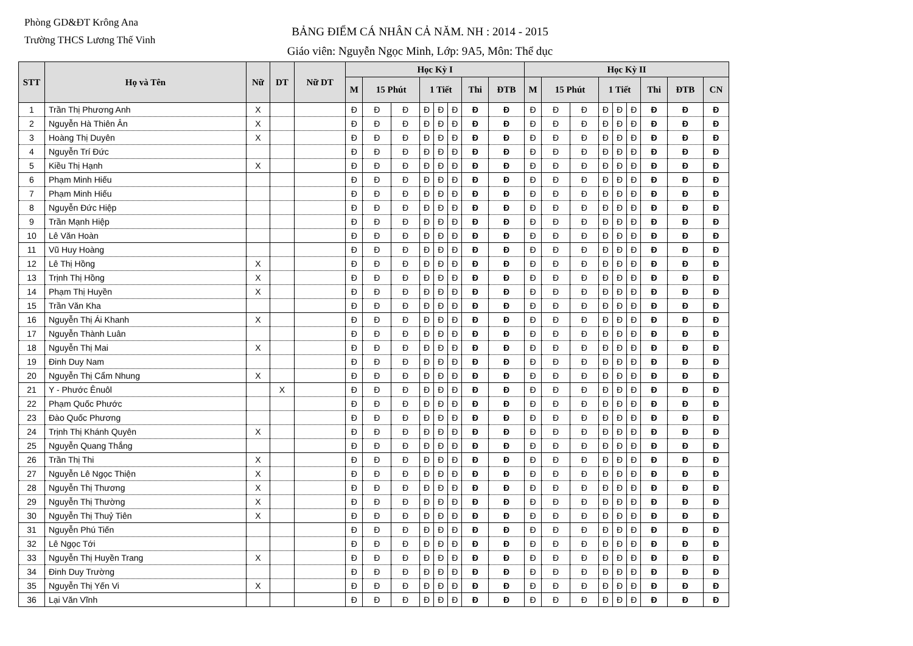Phòng GD&ĐT Krông Ana
Trường THCS Lương Thế Vinh
BẢNG ĐIỂM CÁ NHÂN CẢ NĂM. NH : 2014 - 2015
Giáo viên: Nguyễn Ngọc Minh, Lớp: 9A5, Môn: Thể dục
| STT | Họ và Tên | Nữ | DT | Nữ DT | Học Kỳ I | | | | | | | | Học Kỳ II | | | | | | | | |
| --- | --- | --- | --- | --- | --- | --- | --- | --- | --- | --- | --- | --- | --- | --- | --- | --- | --- | --- | --- | --- | --- |
| | | | | | M | 15 Phút | | 1 Tiết | | | Thi | ĐTB | M | 15 Phút | | 1 Tiết | | | Thi | ĐTB | CN |
| 1 | Trần Thị Phương Anh | X | | | Đ | Đ | Đ | Đ | Đ | Đ | Đ | Đ | Đ | Đ | Đ | Đ | Đ | Đ | Đ | Đ | Đ |
| 2 | Nguyễn Hà Thiên Ân | X | | | Đ | Đ | Đ | Đ | Đ | Đ | Đ | Đ | Đ | Đ | Đ | Đ | Đ | Đ | Đ | Đ | Đ |
| 3 | Hoàng Thị Duyên | X | | | Đ | Đ | Đ | Đ | Đ | Đ | Đ | Đ | Đ | Đ | Đ | Đ | Đ | Đ | Đ | Đ | Đ |
| 4 | Nguyễn Trí Đức | | | | Đ | Đ | Đ | Đ | Đ | Đ | Đ | Đ | Đ | Đ | Đ | Đ | Đ | Đ | Đ | Đ | Đ |
| 5 | Kiều Thị Hạnh | X | | | Đ | Đ | Đ | Đ | Đ | Đ | Đ | Đ | Đ | Đ | Đ | Đ | Đ | Đ | Đ | Đ | Đ |
| 6 | Phạm Minh Hiếu | | | | Đ | Đ | Đ | Đ | Đ | Đ | Đ | Đ | Đ | Đ | Đ | Đ | Đ | Đ | Đ | Đ | Đ |
| 7 | Phạm Minh Hiếu | | | | Đ | Đ | Đ | Đ | Đ | Đ | Đ | Đ | Đ | Đ | Đ | Đ | Đ | Đ | Đ | Đ | Đ |
| 8 | Nguyễn Đức Hiệp | | | | Đ | Đ | Đ | Đ | Đ | Đ | Đ | Đ | Đ | Đ | Đ | Đ | Đ | Đ | Đ | Đ | Đ |
| 9 | Trần Mạnh Hiệp | | | | Đ | Đ | Đ | Đ | Đ | Đ | Đ | Đ | Đ | Đ | Đ | Đ | Đ | Đ | Đ | Đ | Đ |
| 10 | Lê Văn Hoàn | | | | Đ | Đ | Đ | Đ | Đ | Đ | Đ | Đ | Đ | Đ | Đ | Đ | Đ | Đ | Đ | Đ | Đ |
| 11 | Vũ Huy Hoàng | | | | Đ | Đ | Đ | Đ | Đ | Đ | Đ | Đ | Đ | Đ | Đ | Đ | Đ | Đ | Đ | Đ | Đ |
| 12 | Lê Thị Hồng | X | | | Đ | Đ | Đ | Đ | Đ | Đ | Đ | Đ | Đ | Đ | Đ | Đ | Đ | Đ | Đ | Đ | Đ |
| 13 | Trịnh Thị Hồng | X | | | Đ | Đ | Đ | Đ | Đ | Đ | Đ | Đ | Đ | Đ | Đ | Đ | Đ | Đ | Đ | Đ | Đ |
| 14 | Phạm Thị Huyền | X | | | Đ | Đ | Đ | Đ | Đ | Đ | Đ | Đ | Đ | Đ | Đ | Đ | Đ | Đ | Đ | Đ | Đ |
| 15 | Trần Văn Kha | | | | Đ | Đ | Đ | Đ | Đ | Đ | Đ | Đ | Đ | Đ | Đ | Đ | Đ | Đ | Đ | Đ | Đ |
| 16 | Nguyễn Thị Ái Khanh | X | | | Đ | Đ | Đ | Đ | Đ | Đ | Đ | Đ | Đ | Đ | Đ | Đ | Đ | Đ | Đ | Đ | Đ |
| 17 | Nguyễn Thành Luân | | | | Đ | Đ | Đ | Đ | Đ | Đ | Đ | Đ | Đ | Đ | Đ | Đ | Đ | Đ | Đ | Đ | Đ |
| 18 | Nguyễn Thị Mai | X | | | Đ | Đ | Đ | Đ | Đ | Đ | Đ | Đ | Đ | Đ | Đ | Đ | Đ | Đ | Đ | Đ | Đ |
| 19 | Đinh Duy Nam | | | | Đ | Đ | Đ | Đ | Đ | Đ | Đ | Đ | Đ | Đ | Đ | Đ | Đ | Đ | Đ | Đ | Đ |
| 20 | Nguyễn Thị Cẩm Nhung | X | | | Đ | Đ | Đ | Đ | Đ | Đ | Đ | Đ | Đ | Đ | Đ | Đ | Đ | Đ | Đ | Đ | Đ |
| 21 | Y - Phước Ênuôl | | X | | Đ | Đ | Đ | Đ | Đ | Đ | Đ | Đ | Đ | Đ | Đ | Đ | Đ | Đ | Đ | Đ | Đ |
| 22 | Phạm Quốc Phước | | | | Đ | Đ | Đ | Đ | Đ | Đ | Đ | Đ | Đ | Đ | Đ | Đ | Đ | Đ | Đ | Đ | Đ |
| 23 | Đào Quốc Phương | | | | Đ | Đ | Đ | Đ | Đ | Đ | Đ | Đ | Đ | Đ | Đ | Đ | Đ | Đ | Đ | Đ | Đ |
| 24 | Trịnh Thị Khánh Quyên | X | | | Đ | Đ | Đ | Đ | Đ | Đ | Đ | Đ | Đ | Đ | Đ | Đ | Đ | Đ | Đ | Đ | Đ |
| 25 | Nguyễn Quang Thắng | | | | Đ | Đ | Đ | Đ | Đ | Đ | Đ | Đ | Đ | Đ | Đ | Đ | Đ | Đ | Đ | Đ | Đ |
| 26 | Trần Thị Thi | X | | | Đ | Đ | Đ | Đ | Đ | Đ | Đ | Đ | Đ | Đ | Đ | Đ | Đ | Đ | Đ | Đ | Đ |
| 27 | Nguyễn Lê Ngọc Thiện | X | | | Đ | Đ | Đ | Đ | Đ | Đ | Đ | Đ | Đ | Đ | Đ | Đ | Đ | Đ | Đ | Đ | Đ |
| 28 | Nguyễn Thị Thương | X | | | Đ | Đ | Đ | Đ | Đ | Đ | Đ | Đ | Đ | Đ | Đ | Đ | Đ | Đ | Đ | Đ | Đ |
| 29 | Nguyễn Thị Thường | X | | | Đ | Đ | Đ | Đ | Đ | Đ | Đ | Đ | Đ | Đ | Đ | Đ | Đ | Đ | Đ | Đ | Đ |
| 30 | Nguyễn Thị Thuỷ Tiên | X | | | Đ | Đ | Đ | Đ | Đ | Đ | Đ | Đ | Đ | Đ | Đ | Đ | Đ | Đ | Đ | Đ | Đ |
| 31 | Nguyễn Phú Tiến | | | | Đ | Đ | Đ | Đ | Đ | Đ | Đ | Đ | Đ | Đ | Đ | Đ | Đ | Đ | Đ | Đ | Đ |
| 32 | Lê Ngọc Tới | | | | Đ | Đ | Đ | Đ | Đ | Đ | Đ | Đ | Đ | Đ | Đ | Đ | Đ | Đ | Đ | Đ | Đ |
| 33 | Nguyễn Thị Huyền Trang | X | | | Đ | Đ | Đ | Đ | Đ | Đ | Đ | Đ | Đ | Đ | Đ | Đ | Đ | Đ | Đ | Đ | Đ |
| 34 | Đinh Duy Trường | | | | Đ | Đ | Đ | Đ | Đ | Đ | Đ | Đ | Đ | Đ | Đ | Đ | Đ | Đ | Đ | Đ | Đ |
| 35 | Nguyễn Thị Yến Vi | X | | | Đ | Đ | Đ | Đ | Đ | Đ | Đ | Đ | Đ | Đ | Đ | Đ | Đ | Đ | Đ | Đ | Đ |
| 36 | Lại Văn Vĩnh | | | | Đ | Đ | Đ | Đ | Đ | Đ | Đ | Đ | Đ | Đ | Đ | Đ | Đ | Đ | Đ | Đ | Đ |